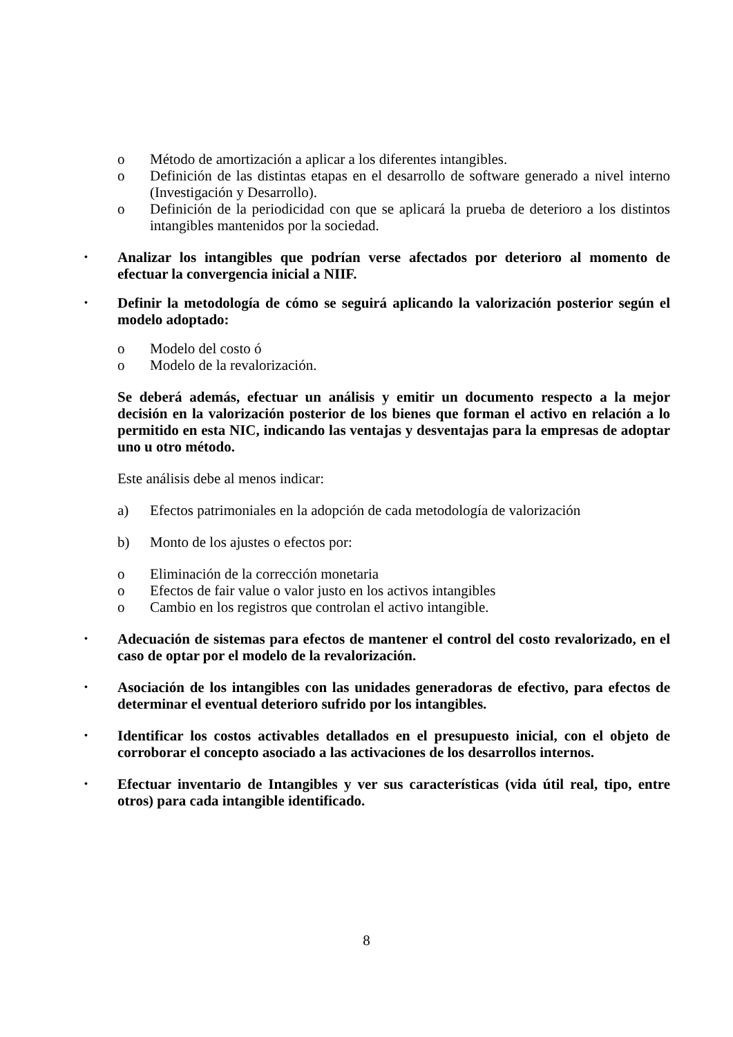o Método de amortización a aplicar a los diferentes intangibles.
o Definición de las distintas etapas en el desarrollo de software generado a nivel interno (Investigación y Desarrollo).
o Definición de la periodicidad con que se aplicará la prueba de deterioro a los distintos intangibles mantenidos por la sociedad.
• Analizar los intangibles que podrían verse afectados por deterioro al momento de efectuar la convergencia inicial a NIIF.
• Definir la metodología de cómo se seguirá aplicando la valorización posterior según el modelo adoptado:
o Modelo del costo ó
o Modelo de la revalorización.
Se deberá además, efectuar un análisis y emitir un documento respecto a la mejor decisión en la valorización posterior de los bienes que forman el activo en relación a lo permitido en esta NIC, indicando las ventajas y desventajas para la empresas de adoptar uno u otro método.
Este análisis debe al menos indicar:
a) Efectos patrimoniales en la adopción de cada metodología de valorización
b) Monto de los ajustes o efectos por:
o Eliminación de la corrección monetaria
o Efectos de fair value o valor justo en los activos intangibles
o Cambio en los registros que controlan el activo intangible.
• Adecuación de sistemas para efectos de mantener el control del costo revalorizado, en el caso de optar por el modelo de la revalorización.
• Asociación de los intangibles con las unidades generadoras de efectivo, para efectos de determinar el eventual deterioro sufrido por los intangibles.
• Identificar los costos activables detallados en el presupuesto inicial, con el objeto de corroborar el concepto asociado a las activaciones de los desarrollos internos.
• Efectuar inventario de Intangibles y ver sus características (vida útil real, tipo, entre otros) para cada intangible identificado.
8